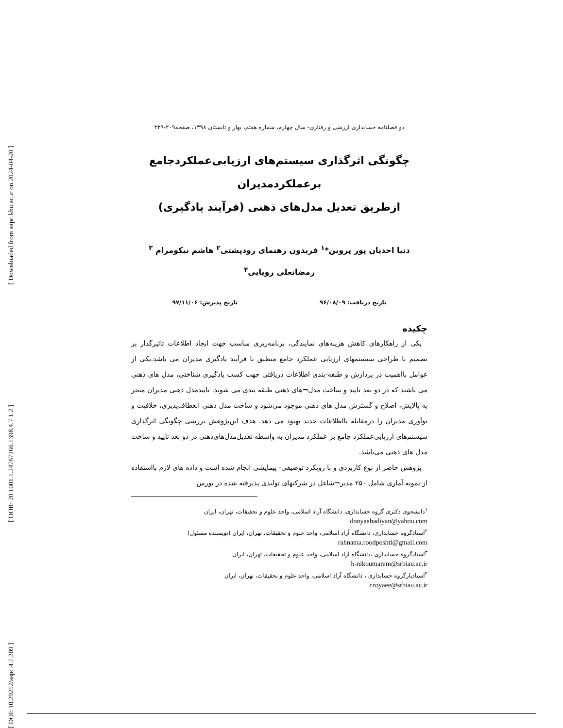[ Downloaded from aapc.khu.ac.ir on 2024-04-20 ]
[ DOR: 20.1001.1.24767166.1398.4.7.1.2 ]
[ DOI: 10.29252/aapc.4.7.209 ]
دو فصلنامه حسابداری ارزشی و رفتاری- سال چهارم، شماره هفتم، بهار و تابستان ۱۳۹۸، صفحه۲۰۹-۲۳۹
چگونگی اثرگذاری سیستم‌های ارزیابی‌عملکردجامع برعملکردمدیران
ازطریق تعدیل مدل‌های ذهنی (فرآیند یادگیری)
دنیا احدیان پور پروین*<sup>۱</sup> فریدون رهنمای رودپشتی<sup>۲</sup> هاشم نیکومرام <sup>۳</sup>
رمضانعلی رویایی<sup>۴</sup>
تاریخ دریافت: ۹۶/۰۸/۰۹ تاریخ پذیرش: ۹۷/۱۱/۰۶
چکیده
یکی از راهکارهای کاهش هزینه‌های نمایندگی، برنامه‌ریزی مناسب جهت ایجاد اطلاعات تاثیرگذار بر تصمیم با طراحی سیستمهای ارزیابی عملکرد جامع منطبق با فرآیند یادگیری مدیران می باشد.یکی از عوامل بااهمیت در پردازش و طبقه-بندی اطلاعات دریافتی جهت کسب یادگیری شناختی، مدل های ذهنی می باشند که در دو بعد تایید و ساخت مدل¬های ذهنی طبقه بندی می شوند. تاییدمدل ذهنی مدیران منجر به پالایش، اصلاح و گسترش مدل های ذهنی موجود می‌شود و ساخت مدل ذهنی انعطاف‌پذیری، خلاقیت و نوآوری مدیران را درمقابله بااطلاعات جدید بهبود می دهد. هدف این‌پژوهش بررسی چگونگی اثرگذاری سیستم‌های ارزیابی‌عملکرد جامع بر عملکرد مدیران به واسطه تعدیل‌مدل‌های‌ذهنی در دو بعد تایید و ساخت مدل های ذهنی می‌باشد.
پژوهش حاضر از نوع کاربردی و با رویکرد توصیفی- پیمایشی انجام شده است و داده های لازم بااستفاده از نمونه آماری شامل ۲۵۰ مدیر¬شاغل در شرکتهای تولیدی پذیرفته شده در بورس
<sup>۱</sup> دانشجوی دکتری گروه حسابداری، دانشگاه آزاد اسلامی، واحد علوم و تحقیقات، تهران، ایران
donyaahadiyan@yahoo.com
<sup>۲</sup> استادگروه حسابداری، دانشگاه آزاد اسلامی، واحد علوم و تحقیقات، تهران، ایران (نویسنده مسئول)
rahnama.roodposhti@gmail.com
<sup>۳</sup> استادگروه حسابداری ،دانشگاه آزاد اسلامی، واحد علوم و تحقیقات، تهران، ایران
h-nikoumaram@srbiau.ac.ir
<sup>۴</sup> استادیارگروه حسابداری ، دانشگاه آزاد اسلامی، واحد علوم و تحقیقات، تهران، ایران
r.royaee@srbiau.ac.ir